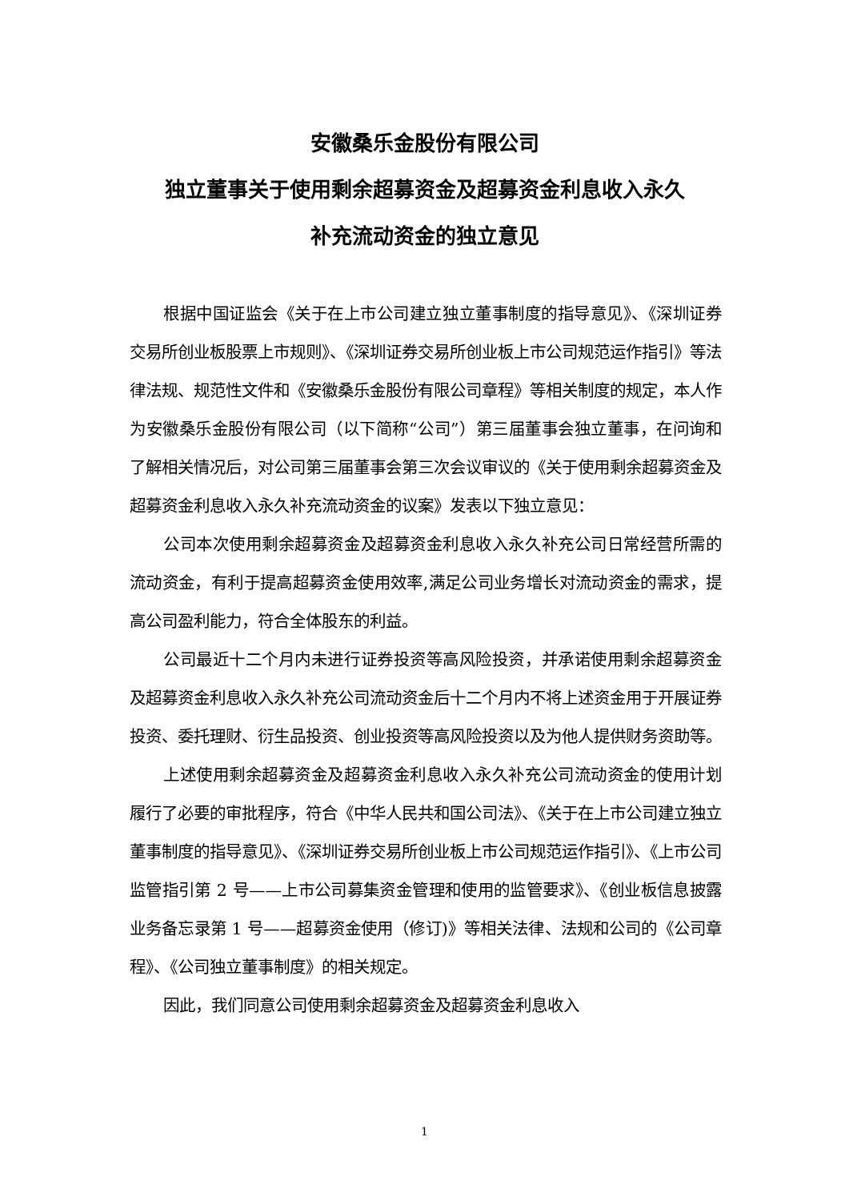安徽桑乐金股份有限公司
独立董事关于使用剩余超募资金及超募资金利息收入永久
补充流动资金的独立意见
根据中国证监会《关于在上市公司建立独立董事制度的指导意见》、《深圳证券交易所创业板股票上市规则》、《深圳证券交易所创业板上市公司规范运作指引》等法律法规、规范性文件和《安徽桑乐金股份有限公司章程》等相关制度的规定，本人作为安徽桑乐金股份有限公司（以下简称“公司”）第三届董事会独立董事，在问询和了解相关情况后，对公司第三届董事会第三次会议审议的《关于使用剩余超募资金及超募资金利息收入永久补充流动资金的议案》发表以下独立意见：
公司本次使用剩余超募资金及超募资金利息收入永久补充公司日常经营所需的流动资金，有利于提高超募资金使用效率,满足公司业务增长对流动资金的需求，提高公司盈利能力，符合全体股东的利益。
公司最近十二个月内未进行证券投资等高风险投资，并承诺使用剩余超募资金及超募资金利息收入永久补充公司流动资金后十二个月内不将上述资金用于开展证券投资、委托理财、衍生品投资、创业投资等高风险投资以及为他人提供财务资助等。
上述使用剩余超募资金及超募资金利息收入永久补充公司流动资金的使用计划履行了必要的审批程序，符合《中华人民共和国公司法》、《关于在上市公司建立独立董事制度的指导意见》、《深圳证券交易所创业板上市公司规范运作指引》、《上市公司监管指引第 2 号——上市公司募集资金管理和使用的监管要求》、《创业板信息披露业务备忘录第 1 号——超募资金使用（修订)》等相关法律、法规和公司的《公司章程》、《公司独立董事制度》的相关规定。
因此，我们同意公司使用剩余超募资金及超募资金利息收入
1